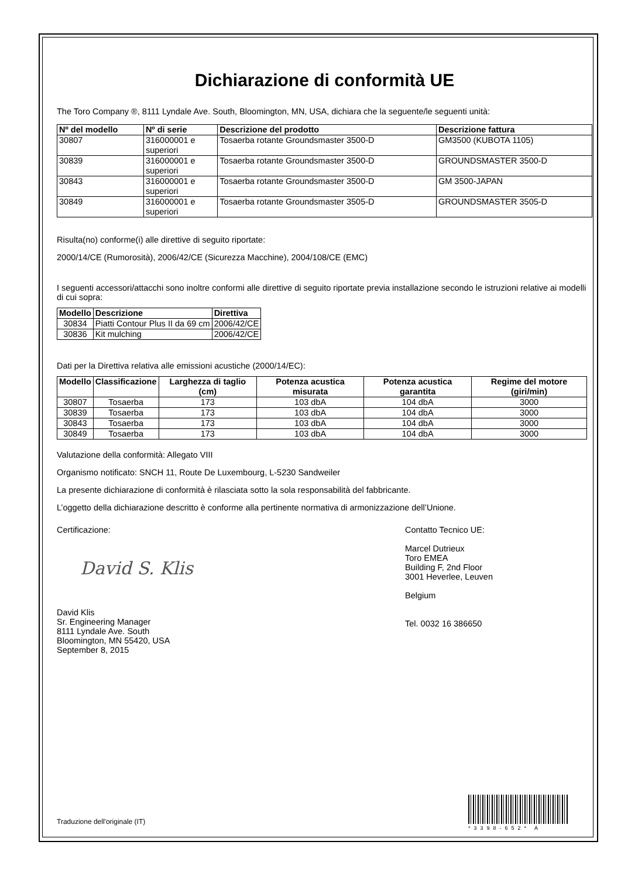Dichiarazione di conformità UE
The Toro Company ®, 8111 Lyndale Ave. South, Bloomington, MN, USA, dichiara che la seguente/le seguenti unità:
| Nº del modello | Nº di serie | Descrizione del prodotto | Descrizione fattura |
| --- | --- | --- | --- |
| 30807 | 316000001 e superiori | Tosaerba rotante Groundsmaster 3500-D | GM3500 (KUBOTA 1105) |
| 30839 | 316000001 e superiori | Tosaerba rotante Groundsmaster 3500-D | GROUNDSMASTER 3500-D |
| 30843 | 316000001 e superiori | Tosaerba rotante Groundsmaster 3500-D | GM 3500-JAPAN |
| 30849 | 316000001 e superiori | Tosaerba rotante Groundsmaster 3505-D | GROUNDSMASTER 3505-D |
Risulta(no) conforme(i) alle direttive di seguito riportate:
2000/14/CE (Rumorosità), 2006/42/CE (Sicurezza Macchine), 2004/108/CE (EMC)
I seguenti accessori/attacchi sono inoltre conformi alle direttive di seguito riportate previa installazione secondo le istruzioni relative ai modelli di cui sopra:
| Modello | Descrizione | Direttiva |
| --- | --- | --- |
| 30834 | Piatti Contour Plus II da 69 cm | 2006/42/CE |
| 30836 | Kit mulching | 2006/42/CE |
Dati per la Direttiva relativa alle emissioni acustiche (2000/14/EC):
| Modello | Classificazione | Larghezza di taglio (cm) | Potenza acustica misurata | Potenza acustica garantita | Regime del motore (giri/min) |
| --- | --- | --- | --- | --- | --- |
| 30807 | Tosaerba | 173 | 103 dbA | 104 dbA | 3000 |
| 30839 | Tosaerba | 173 | 103 dbA | 104 dbA | 3000 |
| 30843 | Tosaerba | 173 | 103 dbA | 104 dbA | 3000 |
| 30849 | Tosaerba | 173 | 103 dbA | 104 dbA | 3000 |
Valutazione della conformità: Allegato VIII
Organismo notificato: SNCH 11, Route De Luxembourg, L-5230 Sandweiler
La presente dichiarazione di conformità è rilasciata sotto la sola responsabilità del fabbricante.
L’oggetto della dichiarazione descritto è conforme alla pertinente normativa di armonizzazione dell’Unione.
Certificazione:
David S. Klis
David Klis
Sr. Engineering Manager
8111 Lyndale Ave. South
Bloomington, MN 55420, USA
September 8, 2015
Contatto Tecnico UE:
Marcel Dutrieux
Toro EMEA
Building F, 2nd Floor
3001 Heverlee, Leuven
Belgium
Tel. 0032 16 386650
Traduzione dell'originale (IT)
*3398-652* A